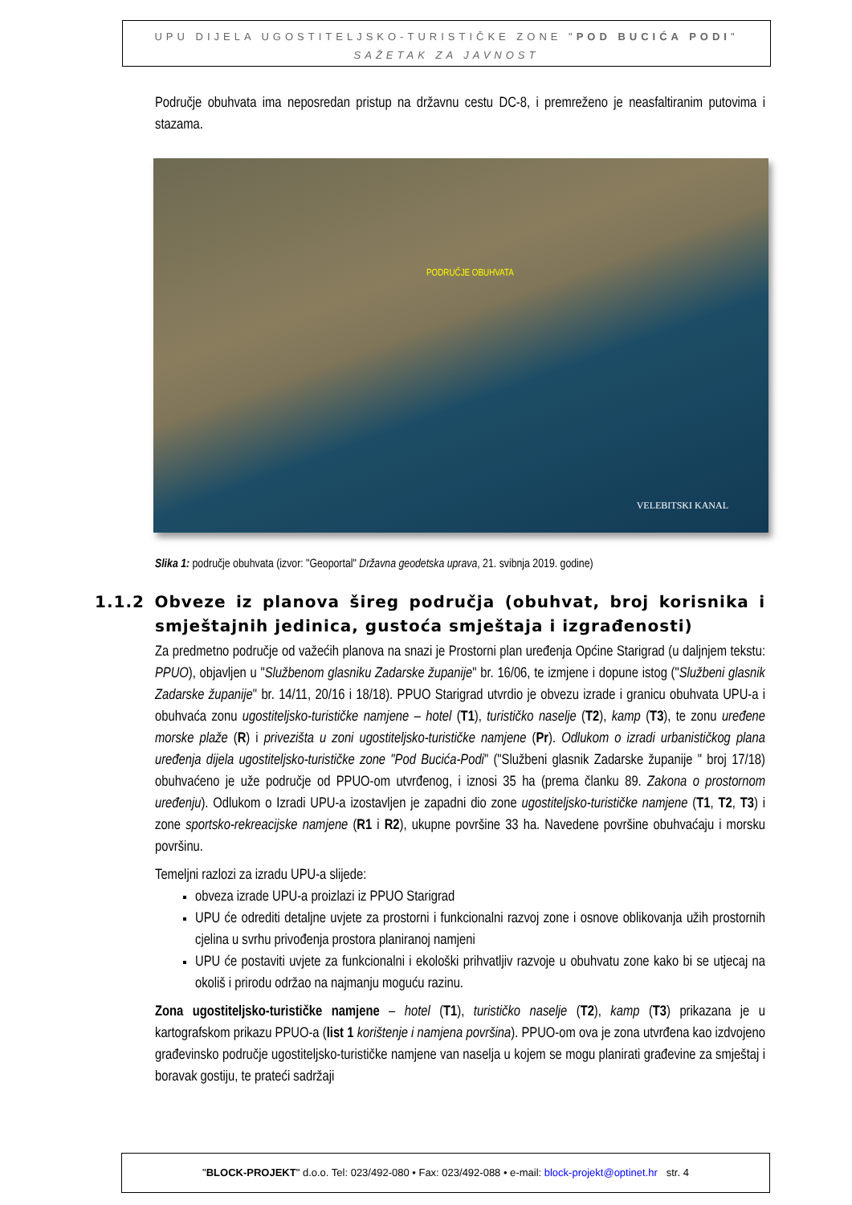UPU DIJELA UGOSTITELJSKO-TURISTIČKE ZONE "POD BUCIĆA PODI"
SAŽETAK ZA JAVNOST
Područje obuhvata ima neposredan pristup na državnu cestu DC-8, i premreženo je neasfaltiranim putovima i stazama.
PODRUČJE OBUHVATA
VELEBITSKI KANAL
Slika 1: područje obuhvata (izvor: "Geoportal" Državna geodetska uprava, 21. svibnja 2019. godine)
1.1.2 Obveze iz planova šireg područja (obuhvat, broj korisnika i smještajnih jedinica, gustoća smještaja i izgrađenosti)
Za predmetno područje od važećih planova na snazi je Prostorni plan uređenja Općine Starigrad (u daljnjem tekstu: PPUO), objavljen u "Službenom glasniku Zadarske županije" br. 16/06, te izmjene i dopune istog ("Službeni glasnik Zadarske županije" br. 14/11, 20/16 i 18/18). PPUO Starigrad utvrdio je obvezu izrade i granicu obuhvata UPU-a i obuhvaća zonu ugostiteljsko-turističke namjene – hotel (T1), turističko naselje (T2), kamp (T3), te zonu uređene morske plaže (R) i privezišta u zoni ugostiteljsko-turističke namjene (Pr). Odlukom o izradi urbanističkog plana uređenja dijela ugostiteljsko-turističke zone "Pod Bucića-Podi" ("Službeni glasnik Zadarske županije " broj 17/18) obuhvaćeno je uže područje od PPUO-om utvrđenog, i iznosi 35 ha (prema članku 89. Zakona o prostornom uređenju). Odlukom o Izradi UPU-a izostavljen je zapadni dio zone ugostiteljsko-turističke namjene (T1, T2, T3) i zone sportsko-rekreacijske namjene (R1 i R2), ukupne površine 33 ha. Navedene površine obuhvaćaju i morsku površinu.
Temeljni razlozi za izradu UPU-a slijede:
obveza izrade UPU-a proizlazi iz PPUO Starigrad
UPU će odrediti detaljne uvjete za prostorni i funkcionalni razvoj zone i osnove oblikovanja užih prostornih cjelina u svrhu privođenja prostora planiranoj namjeni
UPU će postaviti uvjete za funkcionalni i ekološki prihvatljiv razvoje u obuhvatu zone kako bi se utjecaj na okoliš i prirodu održao na najmanju moguću razinu.
Zona ugostiteljsko-turističke namjene – hotel (T1), turističko naselje (T2), kamp (T3) prikazana je u kartografskom prikazu PPUO-a (list 1 korištenje i namjena površina). PPUO-om ova je zona utvrđena kao izdvojeno građevinsko područje ugostiteljsko-turističke namjene van naselja u kojem se mogu planirati građevine za smještaj i boravak gostiju, te prateći sadržaji
"BLOCK-PROJEKT" d.o.o. Tel: 023/492-080 • Fax: 023/492-088 • e-mail: block-projekt@optinet.hr str. 4